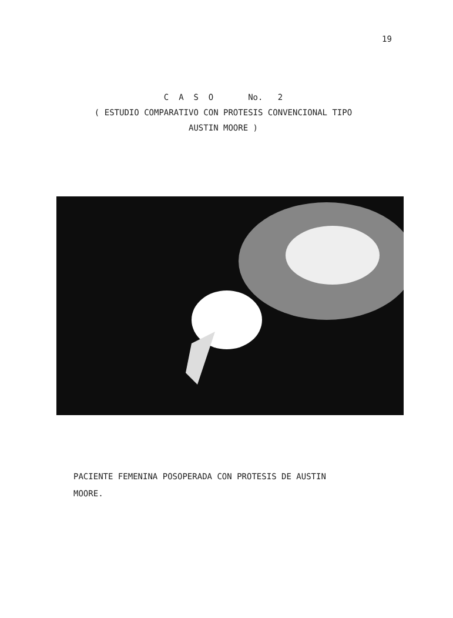19
C A S O No. 2
( ESTUDIO COMPARATIVO CON PROTESIS CONVENCIONAL TIPO
AUSTIN MOORE )
PACIENTE FEMENINA POSOPERADA CON PROTESIS DE AUSTIN
MOORE.